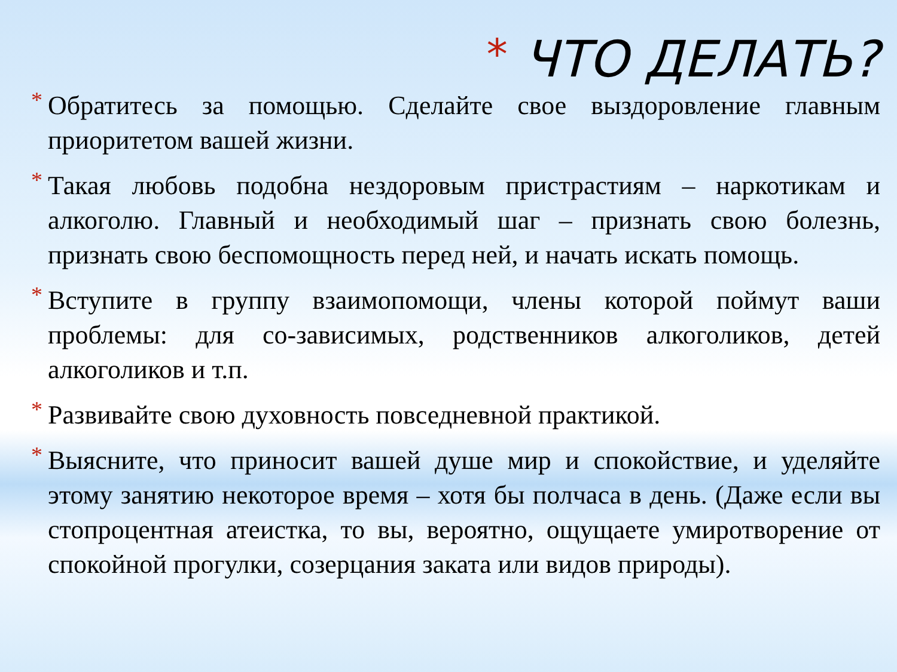* ЧТО ДЕЛАТЬ?
* Обратитесь за помощью. Сделайте свое выздоровление главным приоритетом вашей жизни.
* Такая любовь подобна нездоровым пристрастиям – наркотикам и алкоголю. Главный и необходимый шаг – признать свою болезнь, признать свою беспомощность перед ней, и начать искать помощь.
* Вступите в группу взаимопомощи, члены которой поймут ваши проблемы: для со-зависимых, родственников алкоголиков, детей алкоголиков и т.п.
* Развивайте свою духовность повседневной практикой.
* Выясните, что приносит вашей душе мир и спокойствие, и уделяйте этому занятию некоторое время – хотя бы полчаса в день. (Даже если вы стопроцентная атеистка, то вы, вероятно, ощущаете умиротворение от спокойной прогулки, созерцания заката или видов природы).